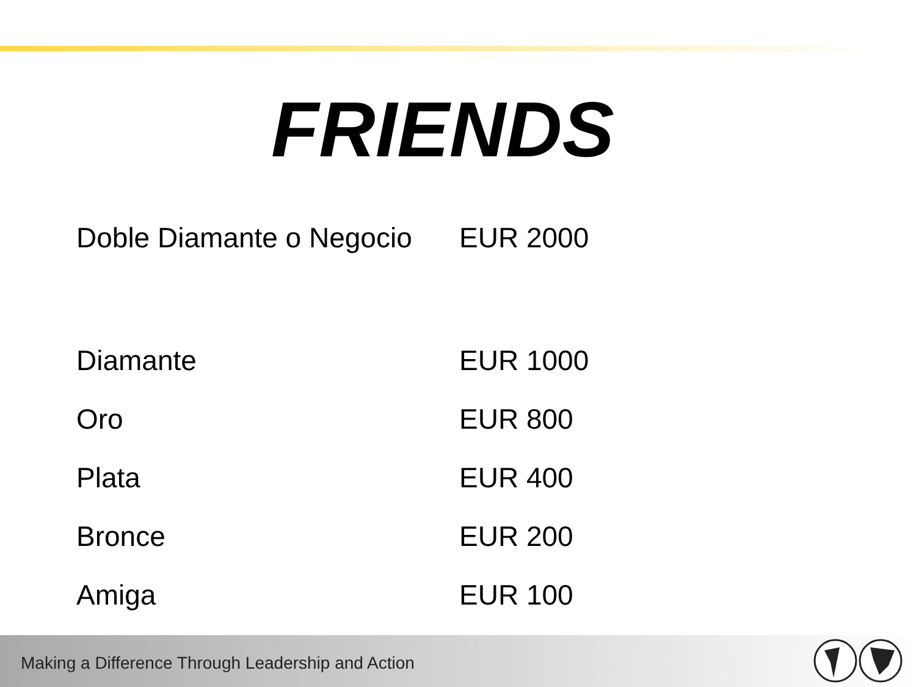FRIENDS
| Doble Diamante o Negocio | EUR 2000 |
| Diamante | EUR 1000 |
| Oro | EUR 800 |
| Plata | EUR 400 |
| Bronce | EUR 200 |
| Amiga | EUR 100 |
Making a Difference Through Leadership and Action